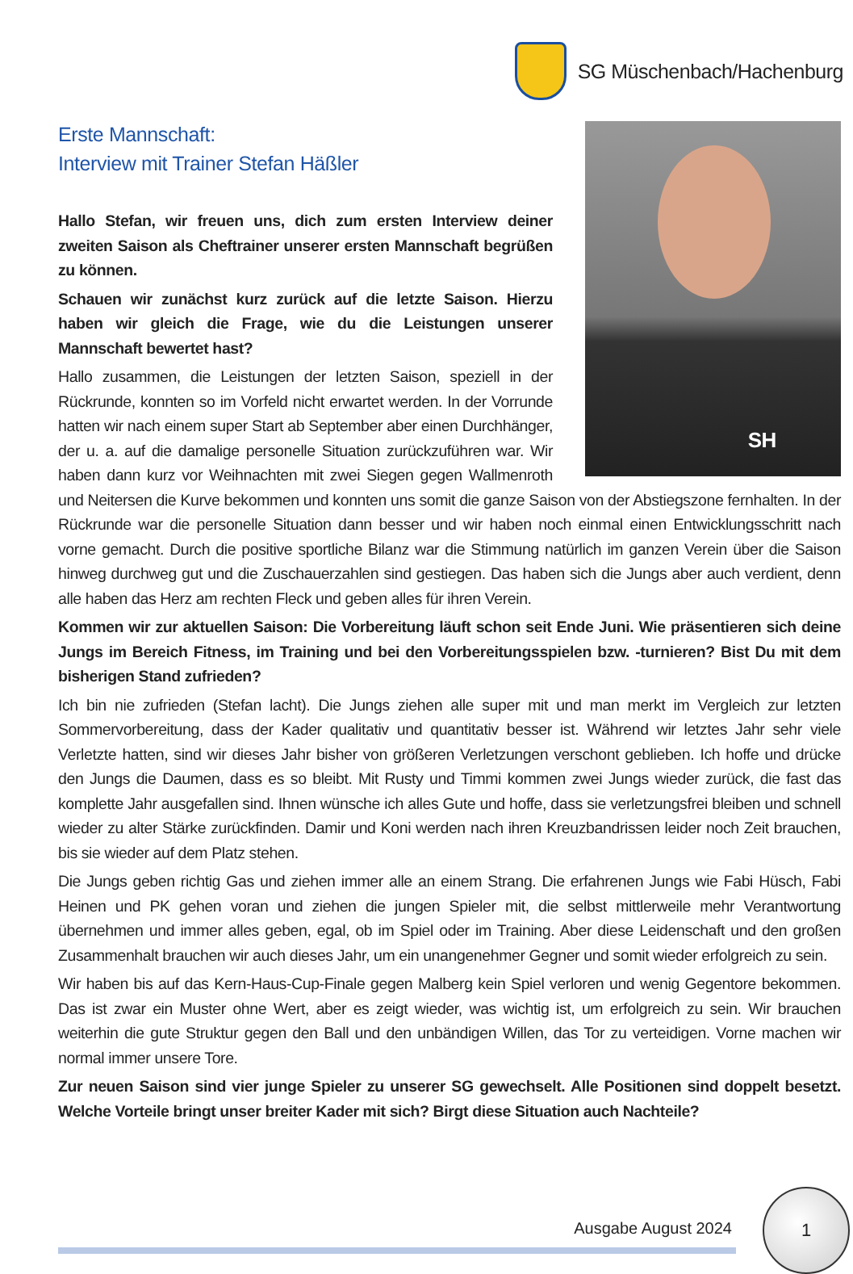SG Müschenbach/Hachenburg
SH
Erste Mannschaft:
Interview mit Trainer Stefan Häßler
Hallo Stefan, wir freuen uns, dich zum ersten Interview deiner zweiten Saison als Cheftrainer unserer ersten Mannschaft begrüßen zu können.
Schauen wir zunächst kurz zurück auf die letzte Saison. Hierzu haben wir gleich die Frage, wie du die Leistungen unserer Mannschaft bewertet hast?
Hallo zusammen, die Leistungen der letzten Saison, speziell in der Rückrunde, konnten so im Vorfeld nicht erwartet werden. In der Vorrunde hatten wir nach einem super Start ab September aber einen Durchhänger, der u. a. auf die damalige personelle Situation zurückzuführen war. Wir haben dann kurz vor Weihnachten mit zwei Siegen gegen Wallmenroth und Neitersen die Kurve bekommen und konnten uns somit die ganze Saison von der Abstiegszone fernhalten. In der Rückrunde war die personelle Situation dann besser und wir haben noch einmal einen Entwicklungsschritt nach vorne gemacht. Durch die positive sportliche Bilanz war die Stimmung natürlich im ganzen Verein über die Saison hinweg durchweg gut und die Zuschauerzahlen sind gestiegen. Das haben sich die Jungs aber auch verdient, denn alle haben das Herz am rechten Fleck und geben alles für ihren Verein.
Kommen wir zur aktuellen Saison: Die Vorbereitung läuft schon seit Ende Juni. Wie präsentieren sich deine Jungs im Bereich Fitness, im Training und bei den Vorbereitungsspielen bzw. -turnieren? Bist Du mit dem bisherigen Stand zufrieden?
Ich bin nie zufrieden (Stefan lacht). Die Jungs ziehen alle super mit und man merkt im Vergleich zur letzten Sommervorbereitung, dass der Kader qualitativ und quantitativ besser ist. Während wir letztes Jahr sehr viele Verletzte hatten, sind wir dieses Jahr bisher von größeren Verletzungen verschont geblieben. Ich hoffe und drücke den Jungs die Daumen, dass es so bleibt. Mit Rusty und Timmi kommen zwei Jungs wieder zurück, die fast das komplette Jahr ausgefallen sind. Ihnen wünsche ich alles Gute und hoffe, dass sie verletzungsfrei bleiben und schnell wieder zu alter Stärke zurückfinden. Damir und Koni werden nach ihren Kreuzbandrissen leider noch Zeit brauchen, bis sie wieder auf dem Platz stehen.
Die Jungs geben richtig Gas und ziehen immer alle an einem Strang. Die erfahrenen Jungs wie Fabi Hüsch, Fabi Heinen und PK gehen voran und ziehen die jungen Spieler mit, die selbst mittlerweile mehr Verantwortung übernehmen und immer alles geben, egal, ob im Spiel oder im Training. Aber diese Leidenschaft und den großen Zusammenhalt brauchen wir auch dieses Jahr, um ein unangenehmer Gegner und somit wieder erfolgreich zu sein.
Wir haben bis auf das Kern-Haus-Cup-Finale gegen Malberg kein Spiel verloren und wenig Gegentore bekommen. Das ist zwar ein Muster ohne Wert, aber es zeigt wieder, was wichtig ist, um erfolgreich zu sein. Wir brauchen weiterhin die gute Struktur gegen den Ball und den unbändigen Willen, das Tor zu verteidigen. Vorne machen wir normal immer unsere Tore.
Zur neuen Saison sind vier junge Spieler zu unserer SG gewechselt. Alle Positionen sind doppelt besetzt. Welche Vorteile bringt unser breiter Kader mit sich? Birgt diese Situation auch Nachteile?
Ausgabe August 2024
1